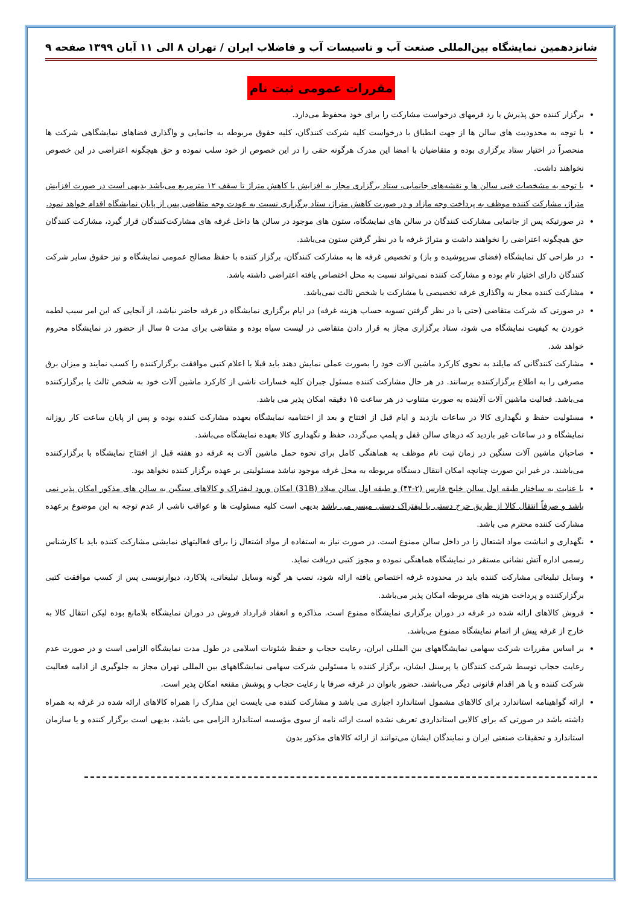شانزدهمین نمایشگاه بین‌المللی صنعت آب و تاسیسات آب و فاضلاب ایران / تهران ۸ الی ۱۱ آبان ۱۳۹۹ صفحه ۹
مقررات عمومی ثبت نام
برگزار کننده حق پذیرش یا رد فرمهای درخواست مشارکت را برای خود محفوظ می‌دارد.
با توجه به محدودیت های سالن ها از جهت انطباق با درخواست کلیه شرکت کنندگان، کلیه حقوق مربوطه به جانمایی و واگذاری فضاهای نمایشگاهی شرکت ها منحصراً در اختیار ستاد برگزاری بوده و متقاضیان با امضا این مدرک هرگونه حقی را در این خصوص از خود سلب نموده و حق هیچگونه اعتراضی در این خصوص نخواهند داشت.
با توجه به مشخصات فنی سالن ها و نقشه‌های جانمایی، ستاد برگزاری مجاز به افزایش یا کاهش متراژ تا سقف ۱۲ مترمربع می‌باشد بدیهی است در صورت افزایش متراژ، مشارکت کننده موظف به پرداخت وجه مازاد و در صورت کاهش متراژ، ستاد برگزاری نسبت به عودت وجه متقاضی پس از پایان نمایشگاه اقدام خواهد نمود.
در صورتیکه پس از جانمایی مشارکت کنندگان در سالن های نمایشگاه، ستون های موجود در سالن ها داخل غرفه های مشارکت‌کنندگان قرار گیرد، مشارکت کنندگان حق هیچگونه اعتراضی را نخواهند داشت و متراژ غرفه با در نظر گرفتن ستون می‌باشد.
در طراحی کل نمایشگاه (فضای سرپوشیده و باز) و تخصیص غرفه ها به مشارکت کنندگان، برگزار کننده با حفظ مصالح عمومی نمایشگاه و نیز حقوق سایر شرکت کنندگان دارای اختیار تام بوده و مشارکت کننده نمی‌تواند نسبت به محل اختصاص یافته اعتراضی داشته باشد.
مشارکت کننده مجاز به واگذاری غرفه تخصیصی یا مشارکت با شخص ثالث نمی‌باشد.
در صورتی که شرکت متقاضی (حتی با در نظر گرفتن تسویه حساب هزینه غرفه) در ایام برگزاری نمایشگاه در غرفه حاضر نباشد، از آنجایی که این امر سبب لطمه خوردن به کیفیت نمایشگاه می شود، ستاد برگزاری مجاز به قرار دادن متقاضی در لیست سیاه بوده و متقاضی برای مدت ۵ سال از حضور در نمایشگاه محروم خواهد شد.
مشارکت کنندگانی که مایلند به نحوی کارکرد ماشین آلات خود را بصورت عملی نمایش دهند باید قبلا با اعلام کتبی موافقت برگزارکننده را کسب نمایند و میزان برق مصرفی را به اطلاع برگزارکننده برسانند. در هر حال مشارکت کننده مسئول جبران کلیه خسارات ناشی از کارکرد ماشین آلات خود به شخص ثالث یا برگزارکننده می‌باشد. فعالیت ماشین آلات آلاینده به صورت متناوب در هر ساعت ۱۵ دقیقه امکان پذیر می باشد.
مسئولیت حفظ و نگهداری کالا در ساعات بازدید و ایام قبل از افتتاح و بعد از اختتامیه نمایشگاه بعهده مشارکت کننده بوده و پس از پایان ساعت کار روزانه نمایشگاه و در ساعات غیر بازدید که درهای سالن قفل و پلمپ می‌گردد، حفظ و نگهداری کالا بعهده نمایشگاه می‌باشد.
صاحبان ماشین آلات سنگین در زمان ثبت نام موظف به هماهنگی کامل برای نحوه حمل ماشین آلات به غرفه دو هفته قبل از افتتاح نمایشگاه با برگزارکننده می‌باشند. در غیر این صورت چنانچه امکان انتقال دستگاه مربوطه به محل غرفه موجود نباشد مسئولیتی بر عهده برگزار کننده نخواهد بود.
با عنایت به ساختار طبقه اول سالن خلیج فارس (۲-۴۴) و طبقه اول سالن میلاد (31B) امکان ورود لیفتراک و کالاهای سنگین به سالن های مذکور امکان پذیر نمی باشد و صرفاً انتقال کالا از طریق چرخ دستی یا لیفتراک دستی میسر می باشد بدیهی است کلیه مسئولیت ها و عواقب ناشی از عدم توجه به این موضوع برعهده مشارکت کننده محترم می باشد.
نگهداری و انباشت مواد اشتعال زا در داخل سالن ممنوع است. در صورت نیاز به استفاده از مواد اشتعال زا برای فعالیتهای نمایشی مشارکت کننده باید با کارشناس رسمی اداره آتش نشانی مستقر در نمایشگاه هماهنگی نموده و مجوز کتبی دریافت نماید.
وسایل تبلیغاتی مشارکت کننده باید در محدوده غرفه اختصاص یافته ارائه شود، نصب هر گونه وسایل تبلیغاتی، پلاکارد، دیوارنویسی پس از کسب موافقت کتبی برگزارکننده و پرداخت هزینه های مربوطه امکان پذیر می‌باشد.
فروش کالاهای ارائه شده در غرفه در دوران برگزاری نمایشگاه ممنوع است. مذاکره و انعقاد قرارداد فروش در دوران نمایشگاه بلامانع بوده لیکن انتقال کالا به خارج از غرفه پیش از اتمام نمایشگاه ممنوع می‌باشد.
بر اساس مقررات شرکت سهامی نمایشگاههای بین المللی ایران، رعایت حجاب و حفظ شئونات اسلامی در طول مدت نمایشگاه الزامی است و در صورت عدم رعایت حجاب توسط شرکت کنندگان یا پرسنل ایشان، برگزار کننده یا مسئولین شرکت سهامی نمایشگاههای بین المللی تهران مجاز به جلوگیری از ادامه فعالیت شرکت کننده و یا هر اقدام قانونی دیگر می‌باشند. حضور بانوان در غرفه صرفا با رعایت حجاب و پوشش مقنعه امکان پذیر است.
ارائه گواهینامه استاندارد برای کالاهای مشمول استاندارد اجباری می باشد و مشارکت کننده می بایست این مدارک را همراه کالاهای ارائه شده در غرفه به همراه داشته باشد در صورتی که برای کالایی استانداردی تعریف نشده است ارائه نامه از سوی مؤسسه استاندارد الزامی می باشد، بدیهی است برگزار کننده و یا سازمان استاندارد و تحقیقات صنعتی ایران و نمایندگان ایشان می‌توانند از ارائه کالاهای مذکور بدون